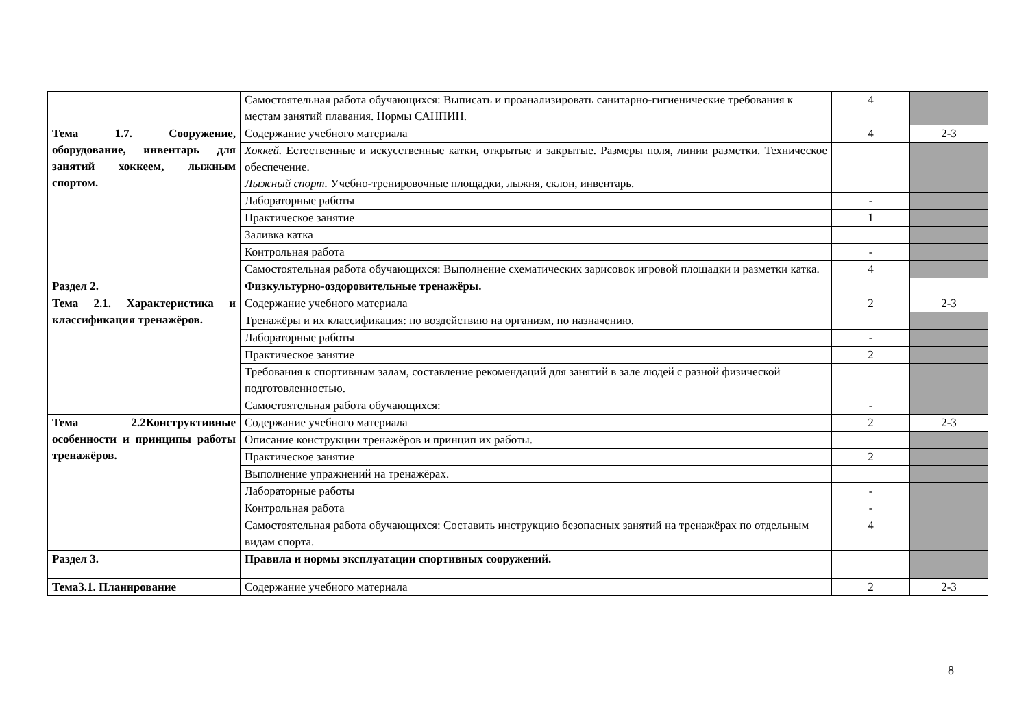| | Самостоятельная работа обучающихся: Выписать и проанализировать санитарно-гигиенические требования к местам занятий плавания. Нормы САНПИН. | 4 | |
| Тема 1.7. Сооружение, оборудование, инвентарь для занятий хоккеем, лыжным спортом. | Содержание учебного материала | 4 | 2-3 |
| | Хоккей. Естественные и искусственные катки, открытые и закрытые. Размеры поля, линии разметки. Техническое обеспечение. Лыжный спорт. Учебно-тренировочные площадки, лыжня, склон, инвентарь. | | |
| | Лабораторные работы | - | |
| | Практическое занятие | 1 | |
| | Заливка катка | | |
| | Контрольная работа | - | |
| | Самостоятельная работа обучающихся: Выполнение схематических зарисовок игровой площадки и разметки катка. | 4 | |
| Раздел 2. | Физкультурно-оздоровительные тренажёры. | | |
| Тема 2.1. Характеристика и классификация тренажёров. | Содержание учебного материала | 2 | 2-3 |
| | Тренажёры и их классификация: по воздействию на организм, по назначению. | | |
| | Лабораторные работы | - | |
| | Практическое занятие | 2 | |
| | Требования к спортивным залам, составление рекомендаций для занятий в зале людей с разной физической подготовленностью. | | |
| | Самостоятельная работа обучающихся: | - | |
| Тема 2.2Конструктивные особенности и принципы работы тренажёров. | Содержание учебного материала | 2 | 2-3 |
| | Описание конструкции тренажёров и принцип их работы. | | |
| | Практическое занятие | 2 | |
| | Выполнение упражнений на тренажёрах. | | |
| | Лабораторные работы | - | |
| | Контрольная работа | - | |
| | Самостоятельная работа обучающихся: Составить инструкцию безопасных занятий на тренажёрах по отдельным видам спорта. | 4 | |
| Раздел 3. | Правила и нормы эксплуатации спортивных сооружений. | | |
| Тема3.1. Планирование | Содержание учебного материала | 2 | 2-3 |
8